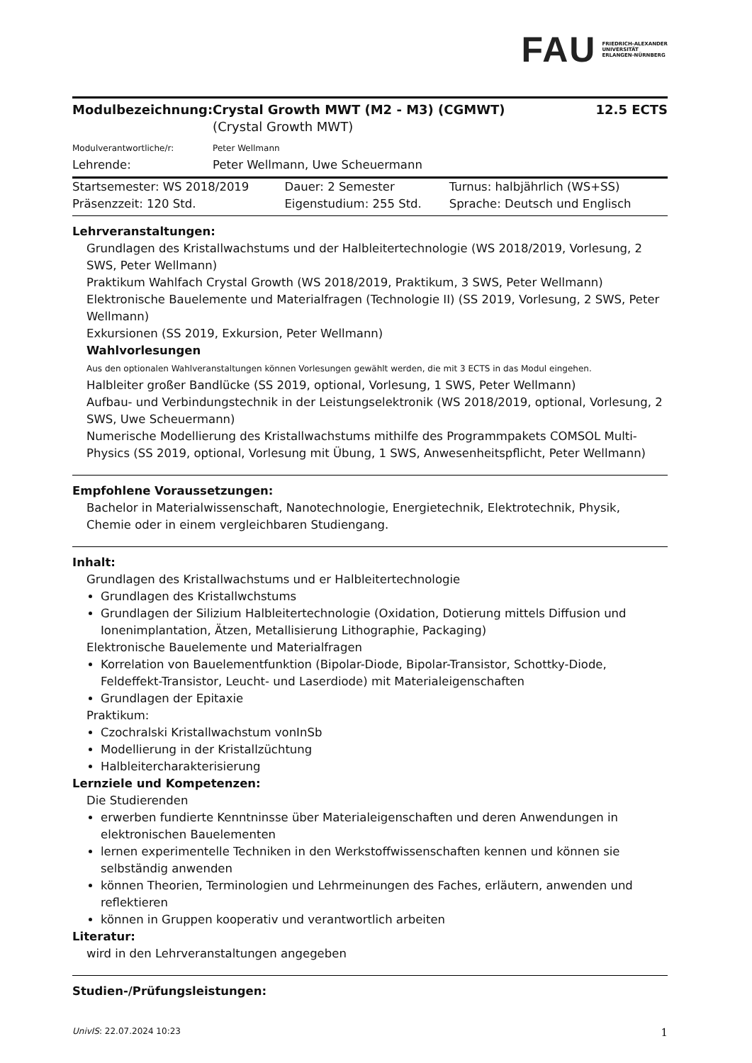FAU FRIEDRICH-ALEXANDER
UNIVERSITÄT
ERLANGEN-NÜRNBERG
| Modulbezeichnung: | Crystal Growth MWT (M2 - M3) (CGMWT) (Crystal Growth MWT) | 12.5 ECTS |
| Modulverantwortliche/r: | Peter Wellmann | |
| Lehrende: | Peter Wellmann, Uwe Scheuermann | |
| Startsemester: WS 2018/2019 | Dauer: 2 Semester | Turnus: halbjährlich (WS+SS) |
| Präsenzzeit: 120 Std. | Eigenstudium: 255 Std. | Sprache: Deutsch und Englisch |
Lehrveranstaltungen:
Grundlagen des Kristallwachstums und der Halbleitertechnologie (WS 2018/2019, Vorlesung, 2 SWS, Peter Wellmann)
Praktikum Wahlfach Crystal Growth (WS 2018/2019, Praktikum, 3 SWS, Peter Wellmann)
Elektronische Bauelemente und Materialfragen (Technologie II) (SS 2019, Vorlesung, 2 SWS, Peter Wellmann)
Exkursionen (SS 2019, Exkursion, Peter Wellmann)
Wahlvorlesungen
Aus den optionalen Wahlveranstaltungen können Vorlesungen gewählt werden, die mit 3 ECTS in das Modul eingehen.
Halbleiter großer Bandlücke (SS 2019, optional, Vorlesung, 1 SWS, Peter Wellmann)
Aufbau- und Verbindungstechnik in der Leistungselektronik (WS 2018/2019, optional, Vorlesung, 2 SWS, Uwe Scheuermann)
Numerische Modellierung des Kristallwachstums mithilfe des Programmpakets COMSOL Multi-Physics (SS 2019, optional, Vorlesung mit Übung, 1 SWS, Anwesenheitspflicht, Peter Wellmann)
Empfohlene Voraussetzungen:
Bachelor in Materialwissenschaft, Nanotechnologie, Energietechnik, Elektrotechnik, Physik, Chemie oder in einem vergleichbaren Studiengang.
Inhalt:
Grundlagen des Kristallwachstums und er Halbleitertechnologie
Grundlagen des Kristallwchstums
Grundlagen der Silizium Halbleitertechnologie (Oxidation, Dotierung mittels Diffusion und Ionenimplantation, Ätzen, Metallisierung Lithographie, Packaging)
Elektronische Bauelemente und Materialfragen
Korrelation von Bauelementfunktion (Bipolar-Diode, Bipolar-Transistor, Schottky-Diode, Feldeffekt-Transistor, Leucht- und Laserdiode) mit Materialeigenschaften
Grundlagen der Epitaxie
Praktikum:
Czochralski Kristallwachstum vonInSb
Modellierung in der Kristallzüchtung
Halbleitercharakterisierung
Lernziele und Kompetenzen:
Die Studierenden
erwerben fundierte Kenntninsse über Materialeigenschaften und deren Anwendungen in elektronischen Bauelementen
lernen experimentelle Techniken in den Werkstoffwissenschaften kennen und können sie selbständig anwenden
können Theorien, Terminologien und Lehrmeinungen des Faches, erläutern, anwenden und reflektieren
können in Gruppen kooperativ und verantwortlich arbeiten
Literatur:
wird in den Lehrveranstaltungen angegeben
Studien-/Prüfungsleistungen:
UnivIS: 22.07.2024 10:23 1